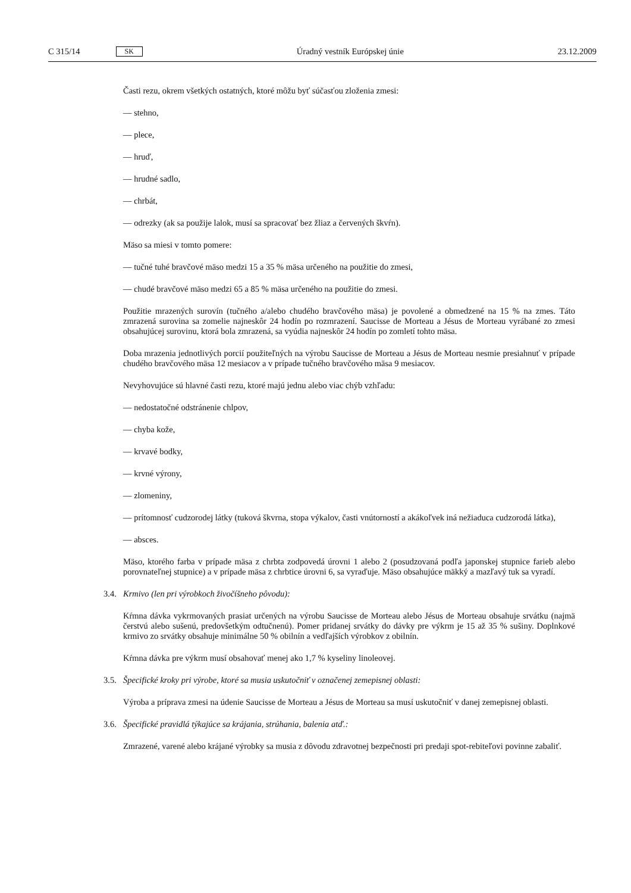C 315/14 SK Úradný vestník Európskej únie 23.12.2009
Časti rezu, okrem všetkých ostatných, ktoré môžu byť súčasťou zloženia zmesi:
— stehno,
— plece,
— hruď,
— hrudné sadlo,
— chrbát,
— odrezky (ak sa použije lalok, musí sa spracovať bez žliaz a červených škvŕn).
Mäso sa miesi v tomto pomere:
— tučné tuhé bravčové mäso medzi 15 a 35 % mäsa určeného na použitie do zmesi,
— chudé bravčové mäso medzi 65 a 85 % mäsa určeného na použitie do zmesi.
Použitie mrazených surovín (tučného a/alebo chudého bravčového mäsa) je povolené a obmedzené na 15 % na zmes. Táto zmrazená surovina sa zomelie najneskôr 24 hodín po rozmrazení. Saucisse de Morteau a Jésus de Morteau vyrábané zo zmesi obsahujúcej surovinu, ktorá bola zmrazená, sa vyúdia najneskôr 24 hodín po zomletí tohto mäsa.
Doba mrazenia jednotlivých porcií použiteľných na výrobu Saucisse de Morteau a Jésus de Morteau nesmie presiahnuť v prípade chudého bravčového mäsa 12 mesiacov a v prípade tučného bravčového mäsa 9 mesiacov.
Nevyhovujúce sú hlavné časti rezu, ktoré majú jednu alebo viac chýb vzhľadu:
— nedostatočné odstránenie chlpov,
— chyba kože,
— krvavé bodky,
— krvné výrony,
— zlomeniny,
— prítomnosť cudzorodej látky (tuková škvrna, stopa výkalov, časti vnútorností a akákoľvek iná nežiaduca cudzorodá látka),
— absces.
Mäso, ktorého farba v prípade mäsa z chrbta zodpovedá úrovni 1 alebo 2 (posudzovaná podľa japonskej stupnice farieb alebo porovnateľnej stupnice) a v prípade mäsa z chrbtice úrovni 6, sa vyraďuje. Mäso obsahujúce mäkký a mazľavý tuk sa vyradí.
3.4. Krmivo (len pri výrobkoch živočíšneho pôvodu):
Kŕmna dávka vykrmovaných prasiat určených na výrobu Saucisse de Morteau alebo Jésus de Morteau obsahuje srvátku (najmä čerstvú alebo sušenú, predovšetkým odtučnenú). Pomer pridanej srvátky do dávky pre výkrm je 15 až 35 % sušiny. Doplnkové krmivo zo srvátky obsahuje minimálne 50 % obilnín a vedľajších výrobkov z obilnín.
Kŕmna dávka pre výkrm musí obsahovať menej ako 1,7 % kyseliny linoleovej.
3.5. Špecifické kroky pri výrobe, ktoré sa musia uskutočniť v označenej zemepisnej oblasti:
Výroba a príprava zmesi na údenie Saucisse de Morteau a Jésus de Morteau sa musí uskutočniť v danej zemepisnej oblasti.
3.6. Špecifické pravidlá týkajúce sa krájania, strúhania, balenia atď.:
Zmrazené, varené alebo krájané výrobky sa musia z dôvodu zdravotnej bezpečnosti pri predaji spot-rebiteľovi povinne zabaliť.